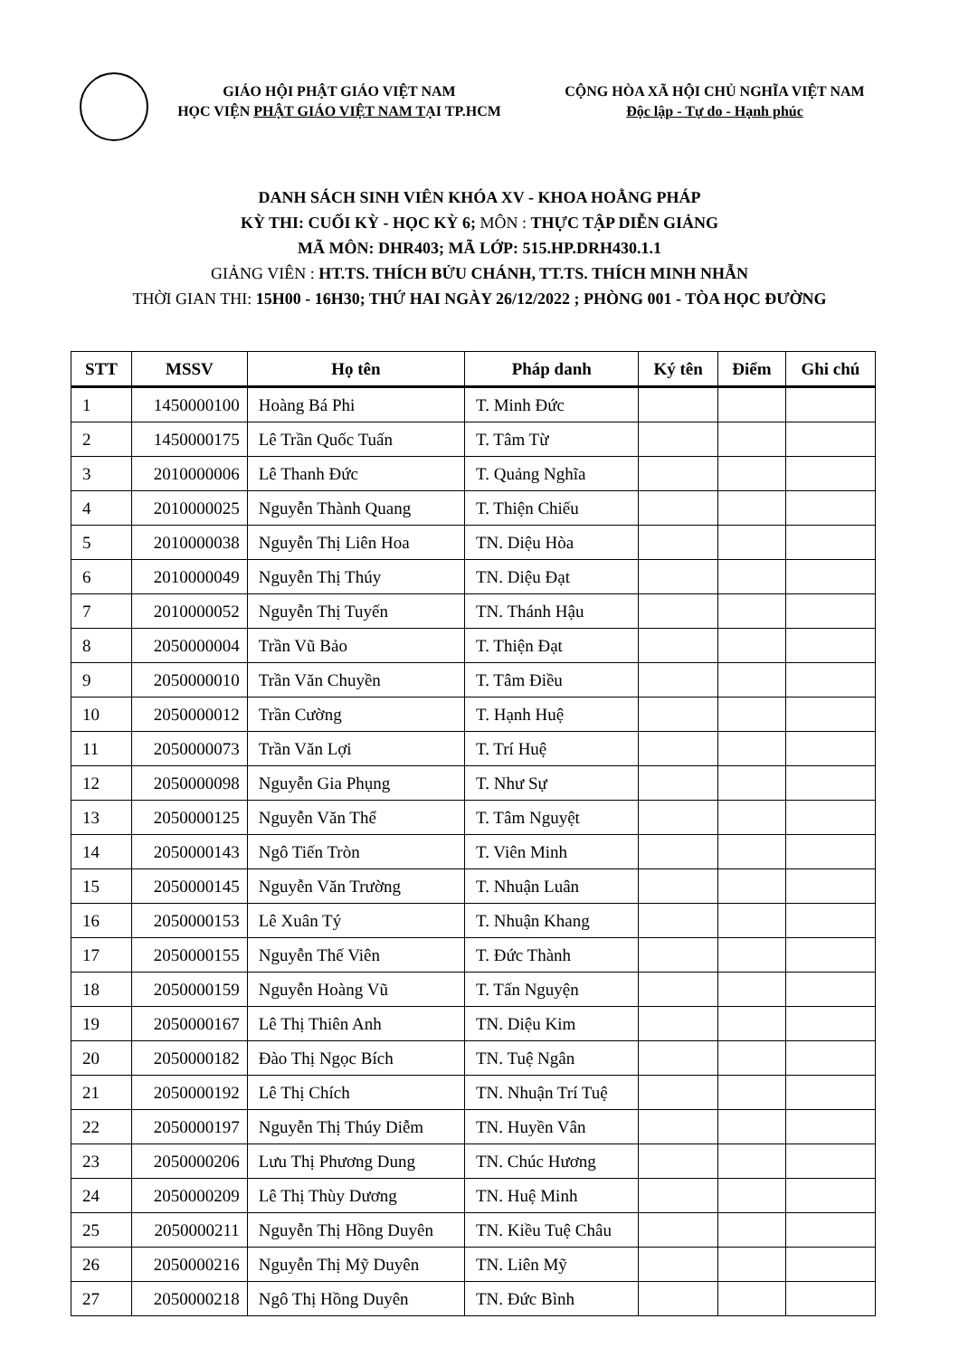GIÁO HỘI PHẬT GIÁO VIỆT NAM
HỌC VIỆN PHẬT GIÁO VIỆT NAM TẠI TP.HCM
CỘNG HÒA XÃ HỘI CHỦ NGHĨA VIỆT NAM
Độc lập - Tự do - Hạnh phúc
DANH SÁCH SINH VIÊN KHÓA XV - KHOA HOẰNG PHÁP
KỲ THI: CUỐI KỲ - HỌC KỲ 6; MÔN : THỰC TẬP DIỄN GIẢNG
MÃ MÔN: DHR403; MÃ LỚP: 515.HP.DRH430.1.1
GIẢNG VIÊN : HT.TS. THÍCH BỬU CHÁNH, TT.TS. THÍCH MINH NHẪN
THỜI GIAN THI: 15H00 - 16H30; THỨ HAI NGÀY 26/12/2022 ; PHÒNG 001 - TÒA HỌC ĐƯỜNG
| STT | MSSV | Họ tên | Pháp danh | Ký tên | Điểm | Ghi chú |
| --- | --- | --- | --- | --- | --- | --- |
| 1 | 1450000100 | Hoàng Bá Phi | T. Minh Đức | | | |
| 2 | 1450000175 | Lê Trần Quốc Tuấn | T. Tâm Từ | | | |
| 3 | 2010000006 | Lê Thanh Đức | T. Quảng Nghĩa | | | |
| 4 | 2010000025 | Nguyễn Thành Quang | T. Thiện Chiếu | | | |
| 5 | 2010000038 | Nguyễn Thị Liên Hoa | TN. Diệu Hòa | | | |
| 6 | 2010000049 | Nguyễn Thị Thúy | TN. Diệu Đạt | | | |
| 7 | 2010000052 | Nguyễn Thị Tuyến | TN. Thánh Hậu | | | |
| 8 | 2050000004 | Trần Vũ Bảo | T. Thiện Đạt | | | |
| 9 | 2050000010 | Trần Văn Chuyền | T. Tâm Điều | | | |
| 10 | 2050000012 | Trần Cường | T. Hạnh Huệ | | | |
| 11 | 2050000073 | Trần Văn Lợi | T. Trí Huệ | | | |
| 12 | 2050000098 | Nguyễn Gia Phụng | T. Như Sự | | | |
| 13 | 2050000125 | Nguyễn Văn Thể | T. Tâm Nguyệt | | | |
| 14 | 2050000143 | Ngô Tiến Tròn | T. Viên Minh | | | |
| 15 | 2050000145 | Nguyễn Văn Trường | T. Nhuận Luân | | | |
| 16 | 2050000153 | Lê Xuân Tý | T. Nhuận Khang | | | |
| 17 | 2050000155 | Nguyễn Thế Viên | T. Đức Thành | | | |
| 18 | 2050000159 | Nguyễn Hoàng Vũ | T. Tấn Nguyện | | | |
| 19 | 2050000167 | Lê Thị Thiên Anh | TN. Diệu Kim | | | |
| 20 | 2050000182 | Đào Thị Ngọc Bích | TN. Tuệ Ngân | | | |
| 21 | 2050000192 | Lê Thị Chích | TN. Nhuận Trí Tuệ | | | |
| 22 | 2050000197 | Nguyễn Thị Thúy Diễm | TN. Huyền Vân | | | |
| 23 | 2050000206 | Lưu Thị Phương Dung | TN. Chúc Hương | | | |
| 24 | 2050000209 | Lê Thị Thùy Dương | TN. Huệ Minh | | | |
| 25 | 2050000211 | Nguyễn Thị Hồng Duyên | TN. Kiều Tuệ Châu | | | |
| 26 | 2050000216 | Nguyễn Thị Mỹ Duyên | TN. Liên Mỹ | | | |
| 27 | 2050000218 | Ngô Thị Hồng Duyên | TN. Đức Bình | | | |